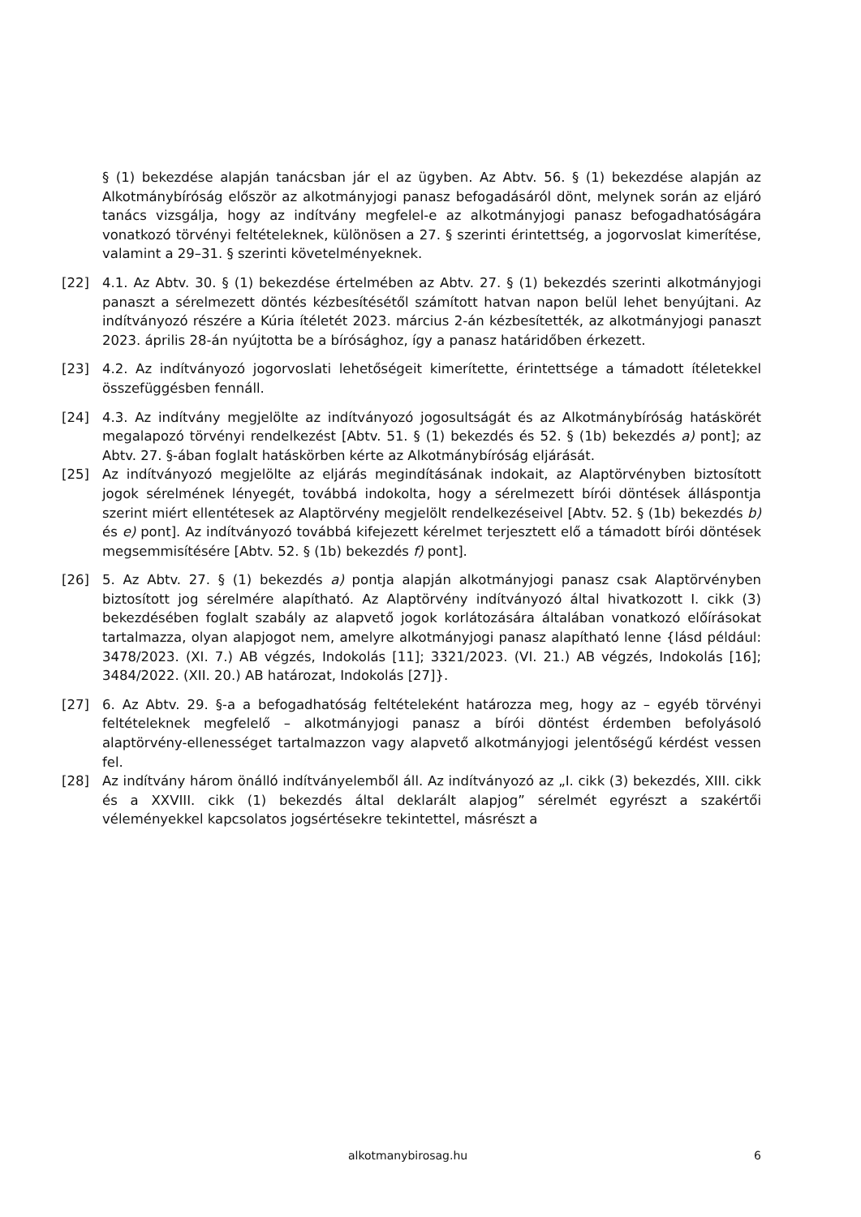§ (1) bekezdése alapján tanácsban jár el az ügyben. Az Abtv. 56. § (1) bekezdése alapján az Alkotmánybíróság először az alkotmányjogi panasz befogadásáról dönt, melynek során az eljáró tanács vizsgálja, hogy az indítvány megfelel-e az alkotmányjogi panasz befogadhatóságára vonatkozó törvényi feltételeknek, különösen a 27. § szerinti érintettség, a jogorvoslat kimerítése, valamint a 29–31. § szerinti követelményeknek.
[22] 4.1. Az Abtv. 30. § (1) bekezdése értelmében az Abtv. 27. § (1) bekezdés szerinti alkotmányjogi panaszt a sérelmezett döntés kézbesítésétől számított hatvan napon belül lehet benyújtani. Az indítványozó részére a Kúria ítéletét 2023. március 2-án kézbesítették, az alkotmányjogi panaszt 2023. április 28-án nyújtotta be a bírósághoz, így a panasz határidőben érkezett.
[23] 4.2. Az indítványozó jogorvoslati lehetőségeit kimerítette, érintettsége a támadott ítéletekkel összefüggésben fennáll.
[24] 4.3. Az indítvány megjelölte az indítványozó jogosultságát és az Alkotmánybíróság hatáskörét megalapozó törvényi rendelkezést [Abtv. 51. § (1) bekezdés és 52. § (1b) bekezdés a) pont]; az Abtv. 27. §-ában foglalt hatáskörben kérte az Alkotmánybíróság eljárását.
[25] Az indítványozó megjelölte az eljárás megindításának indokait, az Alaptörvényben biztosított jogok sérelmének lényegét, továbbá indokolta, hogy a sérelmezett bírói döntések álláspontja szerint miért ellentétesek az Alaptörvény megjelölt rendelkezéseivel [Abtv. 52. § (1b) bekezdés b) és e) pont]. Az indítványozó továbbá kifejezett kérelmet terjesztett elő a támadott bírói döntések megsemmisítésére [Abtv. 52. § (1b) bekezdés f) pont].
[26] 5. Az Abtv. 27. § (1) bekezdés a) pontja alapján alkotmányjogi panasz csak Alaptörvényben biztosított jog sérelmére alapítható. Az Alaptörvény indítványozó által hivatkozott I. cikk (3) bekezdésében foglalt szabály az alapvető jogok korlátozására általában vonatkozó előírásokat tartalmazza, olyan alapjogot nem, amelyre alkotmányjogi panasz alapítható lenne {lásd például: 3478/2023. (XI. 7.) AB végzés, Indokolás [11]; 3321/2023. (VI. 21.) AB végzés, Indokolás [16]; 3484/2022. (XII. 20.) AB határozat, Indokolás [27]}.
[27] 6. Az Abtv. 29. §-a a befogadhatóság feltételeként határozza meg, hogy az – egyéb törvényi feltételeknek megfelelő – alkotmányjogi panasz a bírói döntést érdemben befolyásoló alaptörvény-ellenességet tartalmazzon vagy alapvető alkotmányjogi jelentőségű kérdést vessen fel.
[28] Az indítvány három önálló indítványelemből áll. Az indítványozó az „I. cikk (3) bekezdés, XIII. cikk és a XXVIII. cikk (1) bekezdés által deklarált alapjog” sérelmét egyrészt a szakértői véleményekkel kapcsolatos jogsértésekre tekintettel, másrészt a
alkotmanybirosag.hu 6